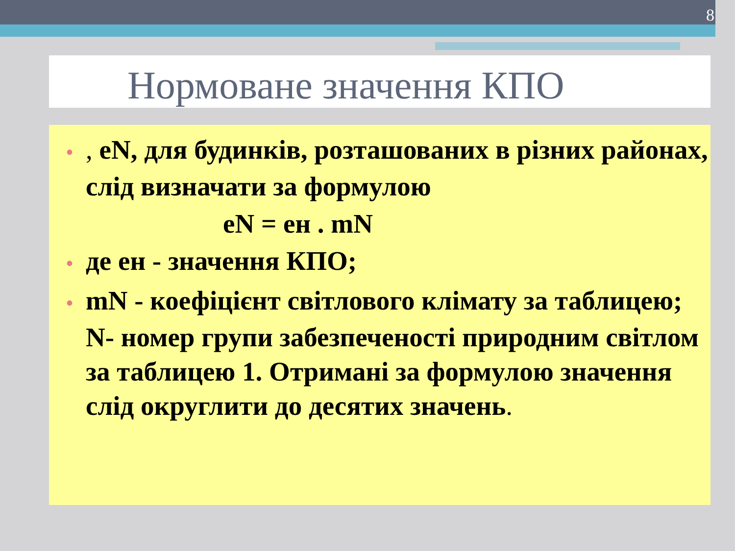8
Нормоване значення КПО
•, eN, для будинків, розташованих в різних районах, слід визначати за формулою
eN = ен . mN
• де ен - значення КПО;
• mN - коефіцієнт світлового клімату за таблицею; N- номер групи забезпеченості природним світлом за таблицею 1. Отримані за формулою значення слід округлити до десятих значень.